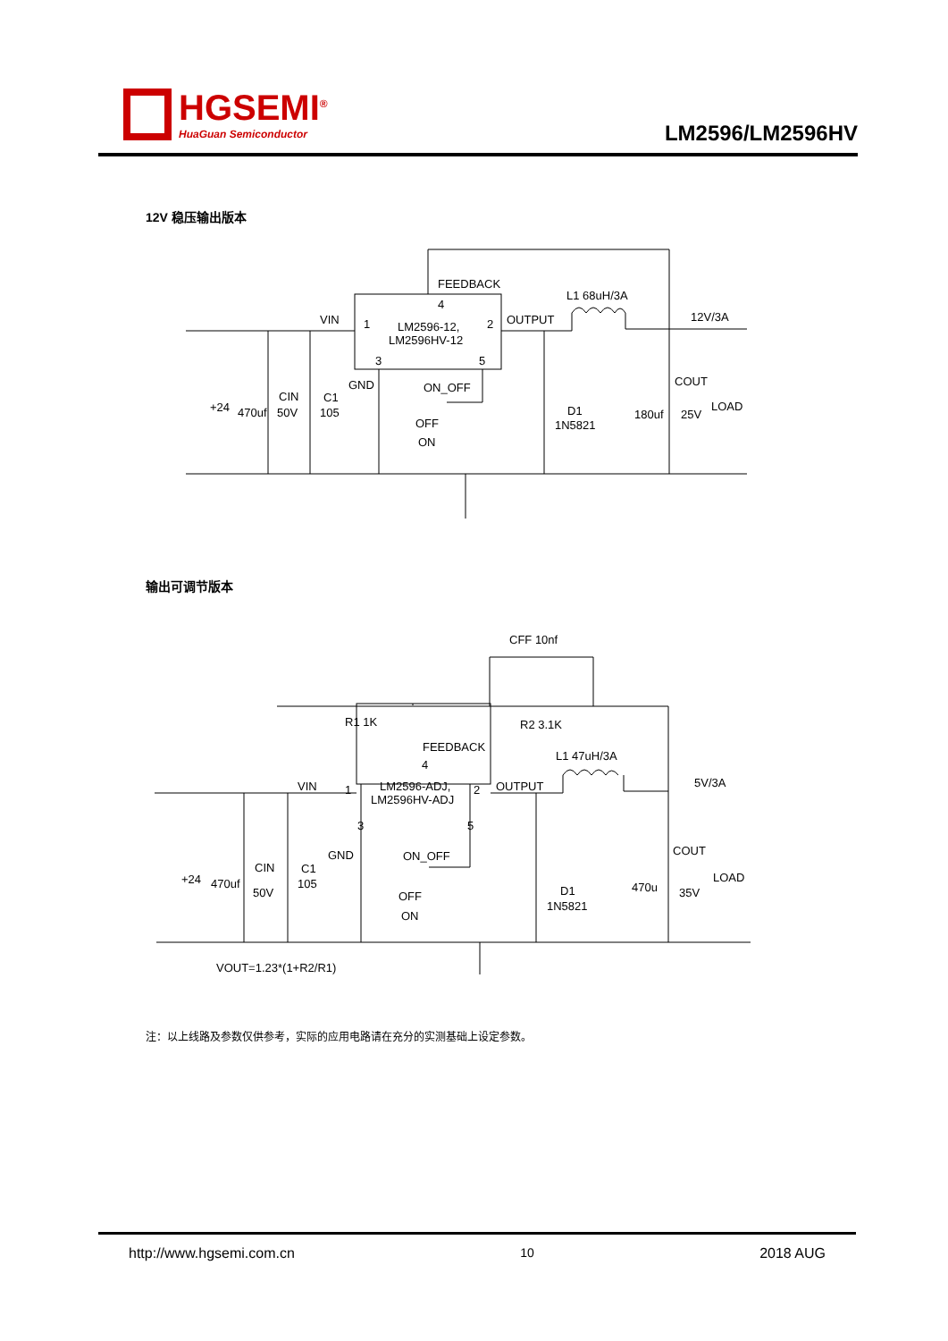HGSEMI<sup>®</sup>
HuaGuan Semiconductor
LM2596/LM2596HV
12V 稳压输出版本
FEEDBACK
4
VIN
1
LM2596-12,
LM2596HV-12
2
OUTPUT
L1 68uH/3A
12V/3A
3
5
GND
ON_OFF
COUT
+24
470uf
CIN
50V
C1
105
OFF
ON
D1
1N5821
180uf
25V
LOAD
CFF 10nf
R1 1K
R2 3.1K
FEEDBACK
4
VIN
1
LM2596-ADJ,
LM2596HV-ADJ
2
OUTPUT
L1 47uH/3A
5V/3A
3
5
GND
ON_OFF
COUT
+24
470uf
CIN
50V
C1
105
OFF
ON
D1
1N5821
470u
35V
LOAD
VOUT=1.23*(1+R2/R1)
输出可调节版本
注：以上线路及参数仅供参考，实际的应用电路请在充分的实测基础上设定参数。
http://www.hgsemi.com.cn 10 2018 AUG